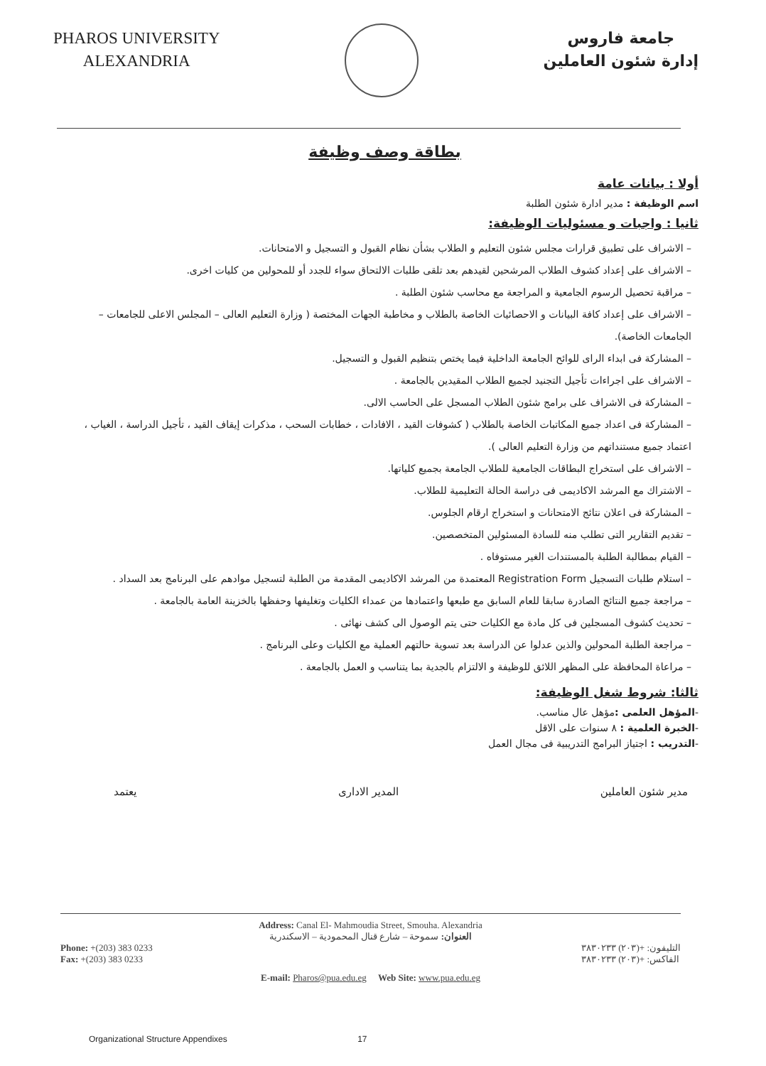PHAROS UNIVERSITY
ALEXANDRIA
جامعة فاروس
إدارة شئون العاملين
بطاقة وصف وظيفة
أولا : بيانات عامة
اسم الوظيفة : مدير ادارة شئون الطلبة
ثانيا : واجبات و مسئوليات الوظيفة:
– الاشراف على تطبيق قرارات مجلس شئون التعليم و الطلاب بشأن نظام القبول و التسجيل و الامتحانات.
– الاشراف على إعداد كشوف الطلاب المرشحين لقيدهم بعد تلقى طلبات الالتحاق سواء للجدد أو للمحولين من كليات اخرى.
– مراقبة تحصيل الرسوم الجامعية و المراجعة مع محاسب شئون الطلبة .
– الاشراف على إعداد كافة البيانات و الاحصائيات الخاصة بالطلاب و مخاطبة الجهات المختصة ( وزارة التعليم العالى – المجلس الاعلى للجامعات – الجامعات الخاصة).
– المشاركة فى ابداء الراى للوائح الجامعة الداخلية فيما يختص بتنظيم القبول و التسجيل.
– الاشراف على اجراءات تأجيل التجنيد لجميع الطلاب المقيدين بالجامعة .
– المشاركة فى الاشراف على برامج شئون الطلاب المسجل على الحاسب الالى.
– المشاركة فى اعداد جميع المكاتبات الخاصة بالطلاب ( كشوفات القيد ، الافادات ، خطابات السحب ، مذكرات إيقاف القيد ، تأجيل الدراسة ، الغياب ، اعتماد جميع مستنداتهم من وزارة التعليم العالى ).
– الاشراف على استخراج البطاقات الجامعية للطلاب الجامعة بجميع كلياتها.
– الاشتراك مع المرشد الاكاديمى فى دراسة الحالة التعليمية للطلاب.
– المشاركة فى اعلان نتائج الامتحانات و استخراج ارقام الجلوس.
– تقديم التقارير التى تطلب منه للسادة المسئولين المتخصصين.
– القيام بمطالبة الطلبة بالمستندات الغير مستوفاه .
– استلام طلبات التسجيل Registration Form المعتمدة من المرشد الاكاديمى المقدمة من الطلبة لتسجيل موادهم على البرنامج بعد السداد .
– مراجعة جميع النتائج الصادرة سابقا للعام السابق مع طبعها واعتمادها من عمداء الكليات وتغليفها وحفظها بالخزينة العامة بالجامعة .
– تحديث كشوف المسجلين فى كل مادة مع الكليات حتى يتم الوصول الى كشف نهائى .
– مراجعة الطلبة المحولين والذين عدلوا عن الدراسة بعد تسوية حالتهم العملية مع الكليات وعلى البرنامج .
– مراعاة المحافظة على المظهر اللائق للوظيفة و الالتزام بالجدية بما يتناسب و العمل بالجامعة .
ثالثا: شروط شغل الوظيفة:
-المؤهل العلمى : مؤهل عال مناسب.
-الخبرة العلمية : ٨ سنوات على الاقل
-التدريب : اجتياز البرامج التدريبية فى مجال العمل
مدير شئون العاملين المدير الادارى يعتمد
Address: Canal El- Mahmoudia Street, Smouha. Alexandria
العنوان: سموحة – شارع قنال المحمودية – الاسكندرية
Phone: +(203) 383 0233
Fax: +(203) 383 0233
التليفون: +(٢٠٣) ٣٨٣٠٢٣٣
الفاكس: +(٢٠٣) ٣٨٣٠٢٣٣
E-mail: Pharos@pua.edu.eg Web Site: www.pua.edu.eg
Organizational Structure Appendixes 17